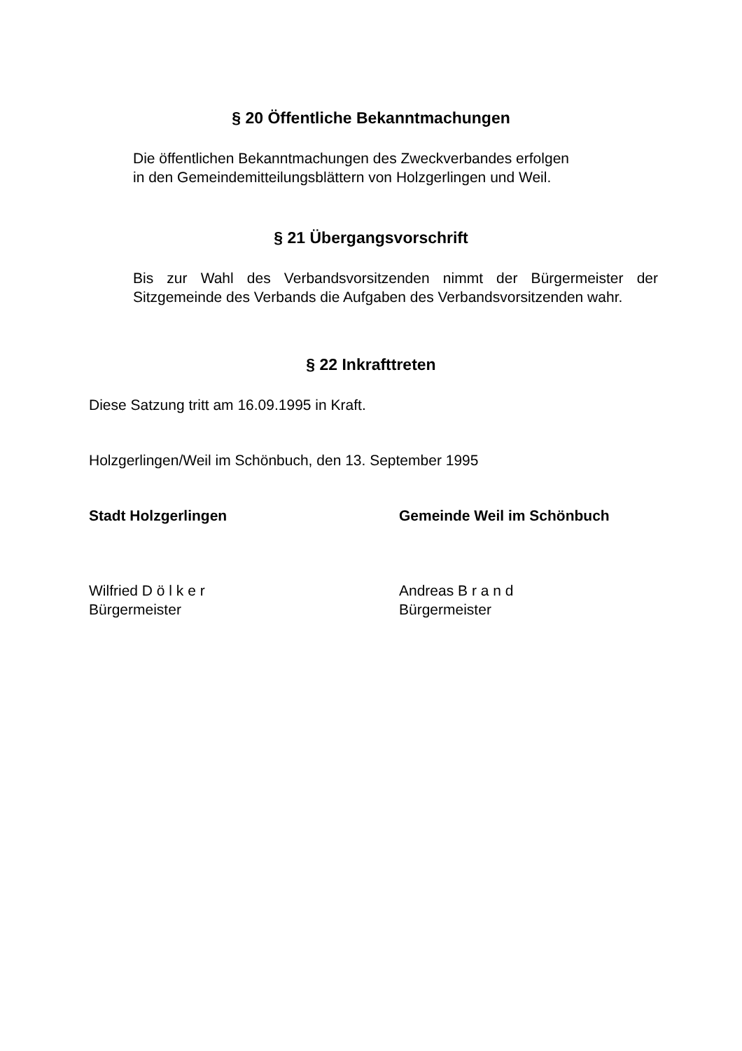§ 20 Öffentliche Bekanntmachungen
Die öffentlichen Bekanntmachungen des Zweckverbandes erfolgen
in den Gemeindemitteilungsblättern von Holzgerlingen und Weil.
§ 21 Übergangsvorschrift
Bis zur Wahl des Verbandsvorsitzenden nimmt der Bürgermeister der Sitzgemeinde des Verbands die Aufgaben des Verbandsvorsitzenden wahr.
§ 22 Inkrafttreten
Diese Satzung tritt am 16.09.1995 in Kraft.
Holzgerlingen/Weil im Schönbuch, den 13. September 1995
Stadt Holzgerlingen Gemeinde Weil im Schönbuch
Wilfried D ö l k e r
Bürgermeister
Andreas B r a n d
Bürgermeister